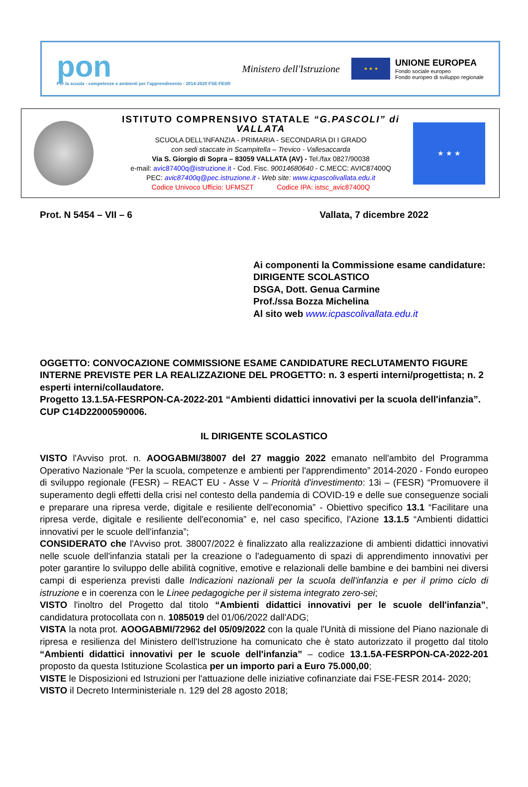pon
Per la scuola · competenze e ambienti per l'apprendimento · 2014-2020 FSE-FESR
Ministero dell'Istruzione
★ ★ ★
UNIONE EUROPEA
Fondo sociale europeo
Fondo europeo di sviluppo regionale
ISTITUTO COMPRENSIVO STATALE “G.PASCOLI” di VALLATA
SCUOLA DELL'INFANZIA - PRIMARIA - SECONDARIA DI I GRADO
con sedi staccate in Scampitella – Trevico - Vallesaccarda
Via S. Giorgio di Sopra – 83059 VALLATA (AV) - Tel./fax 0827/90038
e-mail: avic87400q@istruzione.it - Cod. Fisc. 90014680640 - C.MECC: AVIC87400Q
PEC: avic87400q@pec.istruzione.it - Web site: www.icpascolivallata.edu.it
Codice Univoco Ufficio: UFMSZT Codice IPA: istsc_avic87400Q
★ ★ ★
Prot. N 5454 – VII – 6 Vallata, 7 dicembre 2022
Ai componenti la Commissione esame candidature:
DIRIGENTE SCOLASTICO
DSGA, Dott. Genua Carmine
Prof./ssa Bozza Michelina
Al sito web www.icpascolivallata.edu.it
OGGETTO: CONVOCAZIONE COMMISSIONE ESAME CANDIDATURE RECLUTAMENTO FIGURE INTERNE PREVISTE PER LA REALIZZAZIONE DEL PROGETTO: n. 3 esperti interni/progettista; n. 2 esperti interni/collaudatore.
Progetto 13.1.5A-FESRPON-CA-2022-201 “Ambienti didattici innovativi per la scuola dell'infanzia”.
CUP C14D22000590006.
IL DIRIGENTE SCOLASTICO
VISTO l'Avviso prot. n. AOOGABMI/38007 del 27 maggio 2022 emanato nell'ambito del Programma Operativo Nazionale “Per la scuola, competenze e ambienti per l'apprendimento” 2014-2020 - Fondo europeo di sviluppo regionale (FESR) – REACT EU - Asse V – Priorità d'investimento: 13i – (FESR) “Promuovere il superamento degli effetti della crisi nel contesto della pandemia di COVID-19 e delle sue conseguenze sociali e preparare una ripresa verde, digitale e resiliente dell'economia” - Obiettivo specifico 13.1 “Facilitare una ripresa verde, digitale e resiliente dell'economia” e, nel caso specifico, l'Azione 13.1.5 “Ambienti didattici innovativi per le scuole dell'infanzia”;
CONSIDERATO che l'Avviso prot. 38007/2022 è finalizzato alla realizzazione di ambienti didattici innovativi nelle scuole dell'infanzia statali per la creazione o l'adeguamento di spazi di apprendimento innovativi per poter garantire lo sviluppo delle abilità cognitive, emotive e relazionali delle bambine e dei bambini nei diversi campi di esperienza previsti dalle Indicazioni nazionali per la scuola dell'infanzia e per il primo ciclo di istruzione e in coerenza con le Linee pedagogiche per il sistema integrato zero-sei;
VISTO l'inoltro del Progetto dal titolo “Ambienti didattici innovativi per le scuole dell'infanzia”, candidatura protocollata con n. 1085019 del 01/06/2022 dall'ADG;
VISTA la nota prot. AOOGABMI/72962 del 05/09/2022 con la quale l'Unità di missione del Piano nazionale di ripresa e resilienza del Ministero dell'Istruzione ha comunicato che è stato autorizzato il progetto dal titolo “Ambienti didattici innovativi per le scuole dell'infanzia” – codice 13.1.5A-FESRPON-CA-2022-201 proposto da questa Istituzione Scolastica per un importo pari a Euro 75.000,00;
VISTE le Disposizioni ed Istruzioni per l'attuazione delle iniziative cofinanziate dai FSE-FESR 2014- 2020;
VISTO il Decreto Interministeriale n. 129 del 28 agosto 2018;